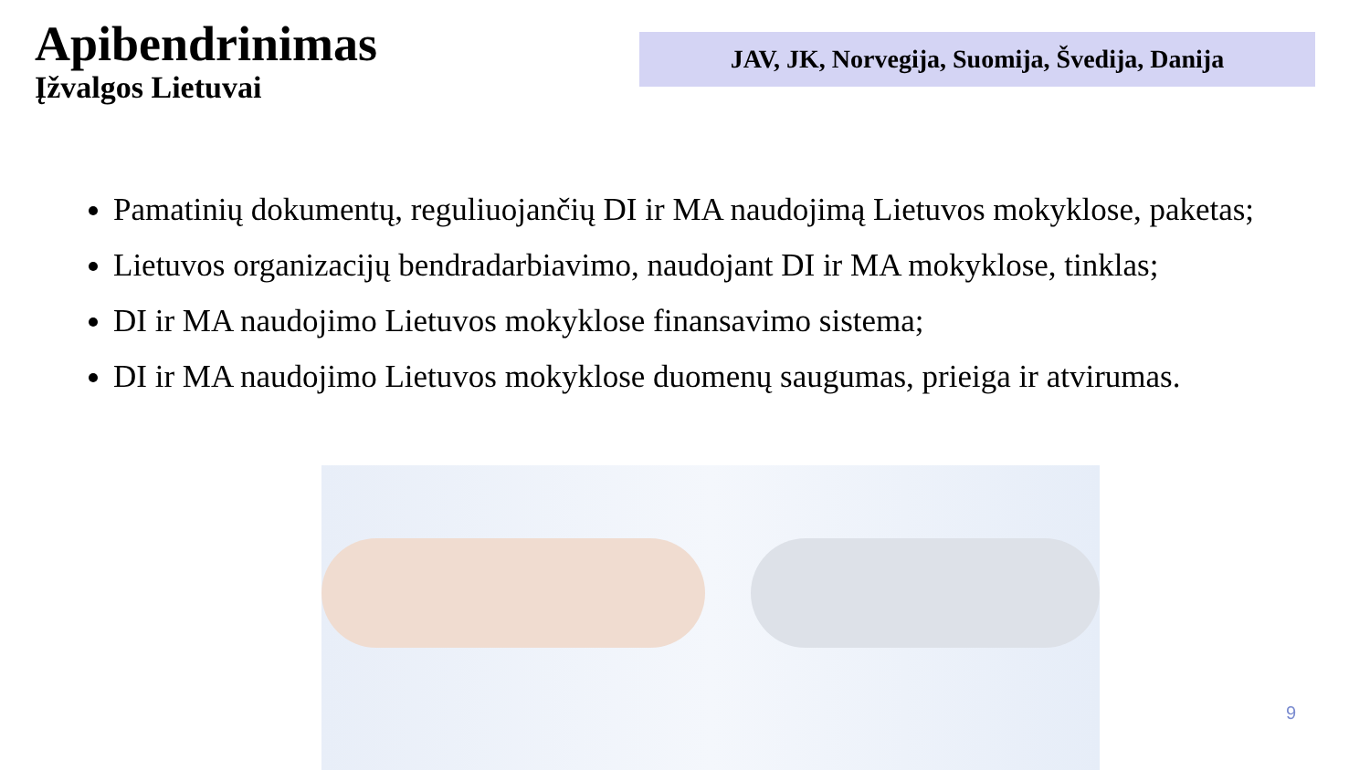Apibendrinimas
Įžvalgos Lietuvai
JAV, JK, Norvegija, Suomija, Švedija, Danija
Pamatinių dokumentų, reguliuojančių DI ir MA naudojimą Lietuvos mokyklose, paketas;
Lietuvos organizacijų bendradarbiavimo, naudojant DI ir MA mokyklose, tinklas;
DI ir MA naudojimo Lietuvos mokyklose finansavimo sistema;
DI ir MA naudojimo Lietuvos mokyklose duomenų saugumas, prieiga ir atvirumas.
9